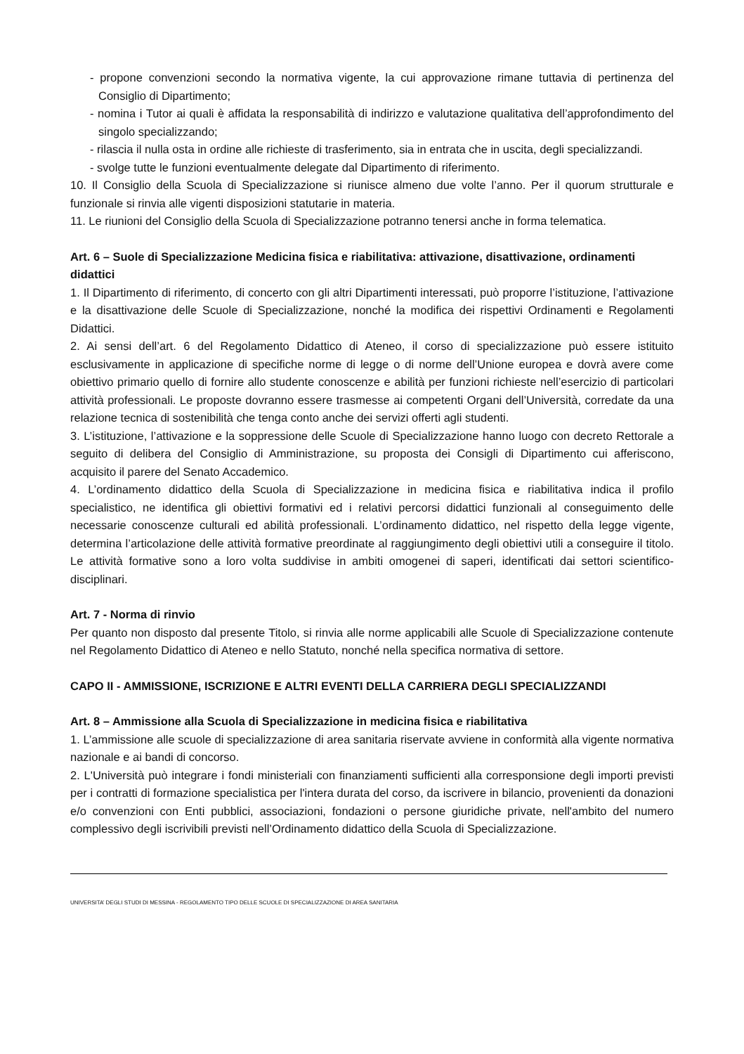- propone convenzioni secondo la normativa vigente, la cui approvazione rimane tuttavia di pertinenza del Consiglio di Dipartimento;
- nomina i Tutor ai quali è affidata la responsabilità di indirizzo e valutazione qualitativa dell’approfondimento del singolo specializzando;
- rilascia il nulla osta in ordine alle richieste di trasferimento, sia in entrata che in uscita, degli specializzandi.
- svolge tutte le funzioni eventualmente delegate dal Dipartimento di riferimento.
10. Il Consiglio della Scuola di Specializzazione si riunisce almeno due volte l’anno. Per il quorum strutturale e funzionale si rinvia alle vigenti disposizioni statutarie in materia.
11. Le riunioni del Consiglio della Scuola di Specializzazione potranno tenersi anche in forma telematica.
Art. 6 – Suole di Specializzazione Medicina fisica e riabilitativa: attivazione, disattivazione, ordinamenti didattici
1. Il Dipartimento di riferimento, di concerto con gli altri Dipartimenti interessati, può proporre l’istituzione, l’attivazione e la disattivazione delle Scuole di Specializzazione, nonché la modifica dei rispettivi Ordinamenti e Regolamenti Didattici.
2. Ai sensi dell’art. 6 del Regolamento Didattico di Ateneo, il corso di specializzazione può essere istituito esclusivamente in applicazione di specifiche norme di legge o di norme dell’Unione europea e dovrà avere come obiettivo primario quello di fornire allo studente conoscenze e abilità per funzioni richieste nell’esercizio di particolari attività professionali. Le proposte dovranno essere trasmesse ai competenti Organi dell’Università, corredate da una relazione tecnica di sostenibilità che tenga conto anche dei servizi offerti agli studenti.
3. L’istituzione, l’attivazione e la soppressione delle Scuole di Specializzazione hanno luogo con decreto Rettorale a seguito di delibera del Consiglio di Amministrazione, su proposta dei Consigli di Dipartimento cui afferiscono, acquisito il parere del Senato Accademico.
4. L’ordinamento didattico della Scuola di Specializzazione in medicina fisica e riabilitativa indica il profilo specialistico, ne identifica gli obiettivi formativi ed i relativi percorsi didattici funzionali al conseguimento delle necessarie conoscenze culturali ed abilità professionali. L’ordinamento didattico, nel rispetto della legge vigente, determina l’articolazione delle attività formative preordinate al raggiungimento degli obiettivi utili a conseguire il titolo. Le attività formative sono a loro volta suddivise in ambiti omogenei di saperi, identificati dai settori scientifico- disciplinari.
Art. 7 - Norma di rinvio
Per quanto non disposto dal presente Titolo, si rinvia alle norme applicabili alle Scuole di Specializzazione contenute nel Regolamento Didattico di Ateneo e nello Statuto, nonché nella specifica normativa di settore.
CAPO II - AMMISSIONE, ISCRIZIONE E ALTRI EVENTI DELLA CARRIERA DEGLI SPECIALIZZANDI
Art. 8 – Ammissione alla Scuola di Specializzazione in medicina fisica e riabilitativa
1. L’ammissione alle scuole di specializzazione di area sanitaria riservate avviene in conformità alla vigente normativa nazionale e ai bandi di concorso.
2. L'Università può integrare i fondi ministeriali con finanziamenti sufficienti alla corresponsione degli importi previsti per i contratti di formazione specialistica per l'intera durata del corso, da iscrivere in bilancio, provenienti da donazioni e/o convenzioni con Enti pubblici, associazioni, fondazioni o persone giuridiche private, nell'ambito del numero complessivo degli iscrivibili previsti nell’Ordinamento didattico della Scuola di Specializzazione.
UNIVERSITA’ DEGLI STUDI DI MESSINA - REGOLAMENTO TIPO DELLE SCUOLE DI SPECIALIZZAZIONE DI AREA SANITARIA